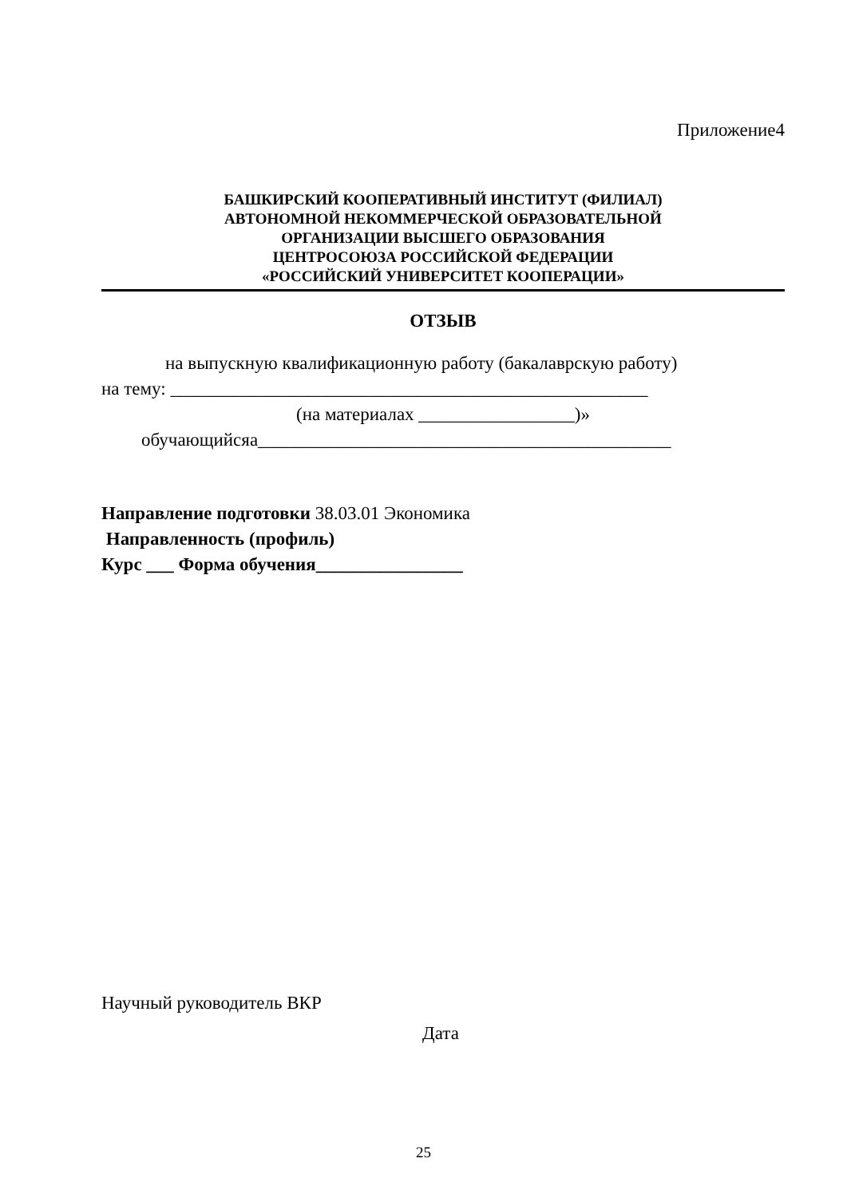Приложение4
БАШКИРСКИЙ КООПЕРАТИВНЫЙ ИНСТИТУТ (ФИЛИАЛ)
АВТОНОМНОЙ НЕКОММЕРЧЕСКОЙ ОБРАЗОВАТЕЛЬНОЙ
ОРГАНИЗАЦИИ ВЫСШЕГО ОБРАЗОВАНИЯ
ЦЕНТРОСОЮЗА РОССИЙСКОЙ ФЕДЕРАЦИИ
«РОССИЙСКИЙ УНИВЕРСИТЕТ КООПЕРАЦИИ»
ОТЗЫВ
на выпускную квалификационную работу (бакалаврскую работу)
на тему: ____________________________________________________
(на материалах _________________)»
обучающийсяа_____________________________________________
Направление подготовки 38.03.01 Экономика
Направленность (профиль)
Курс ___ Форма обучения________________
Научный руководитель ВКР
Дата
25